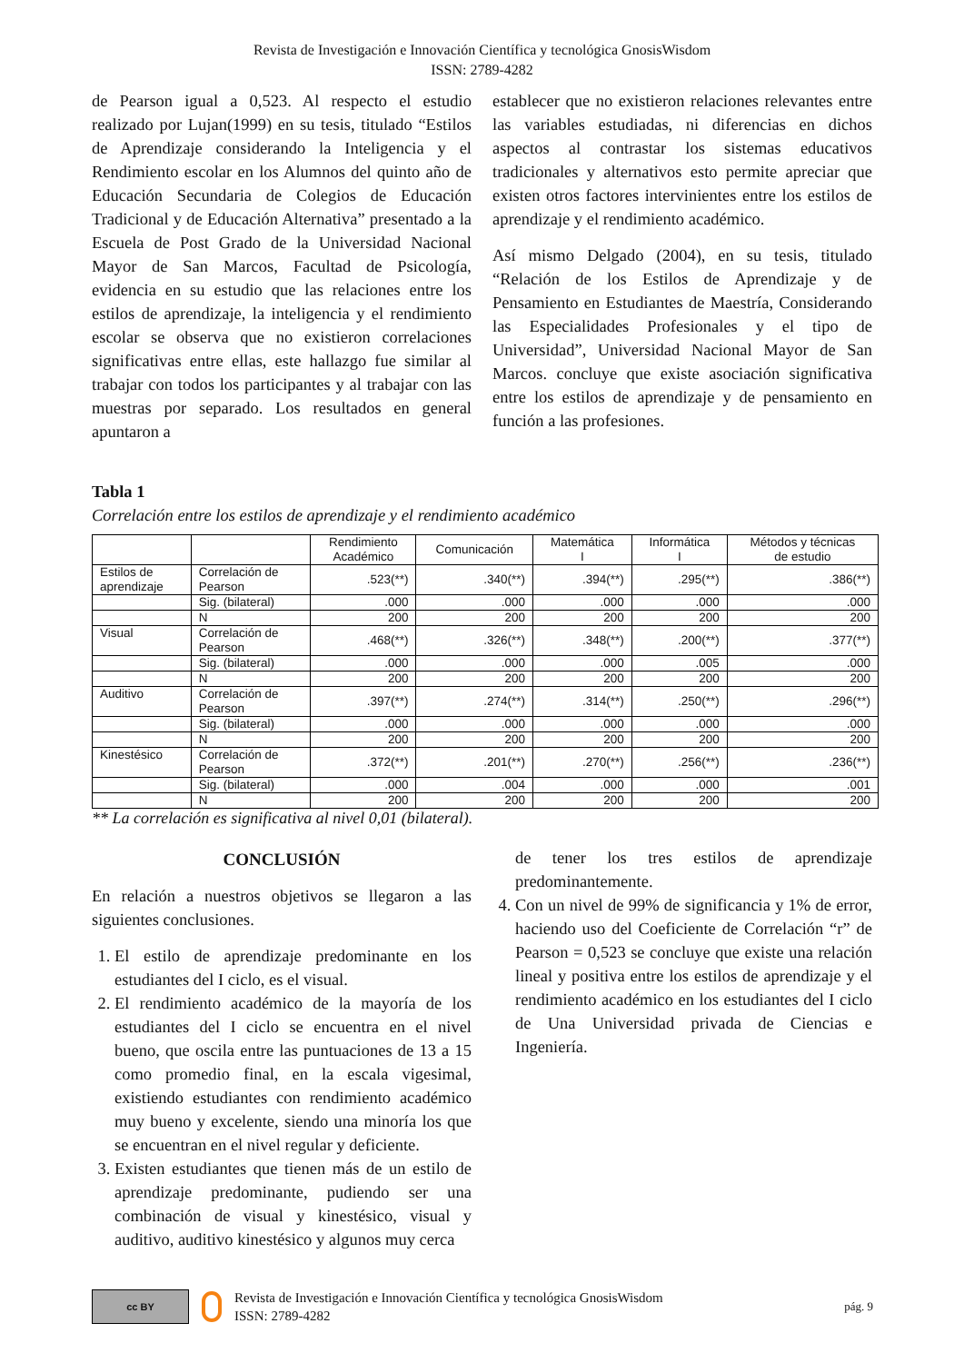Revista de Investigación e Innovación Científica y tecnológica GnosisWisdom
ISSN: 2789-4282
de Pearson igual a 0,523. Al respecto el estudio realizado por Lujan(1999) en su tesis, titulado “Estilos de Aprendizaje considerando la Inteligencia y el Rendimiento escolar en los Alumnos del quinto año de Educación Secundaria de Colegios de Educación Tradicional y de Educación Alternativa” presentado a la Escuela de Post Grado de la Universidad Nacional Mayor de San Marcos, Facultad de Psicología, evidencia en su estudio que las relaciones entre los estilos de aprendizaje, la inteligencia y el rendimiento escolar se observa que no existieron correlaciones significativas entre ellas, este hallazgo fue similar al trabajar con todos los participantes y al trabajar con las muestras por separado. Los resultados en general apuntaron a
establecer que no existieron relaciones relevantes entre las variables estudiadas, ni diferencias en dichos aspectos al contrastar los sistemas educativos tradicionales y alternativos esto permite apreciar que existen otros factores intervinientes entre los estilos de aprendizaje y el rendimiento académico.
Así mismo Delgado (2004), en su tesis, titulado “Relación de los Estilos de Aprendizaje y de Pensamiento en Estudiantes de Maestría, Considerando las Especialidades Profesionales y el tipo de Universidad”, Universidad Nacional Mayor de San Marcos. concluye que existe asociación significativa entre los estilos de aprendizaje y de pensamiento en función a las profesiones.
Tabla 1
Correlación entre los estilos de aprendizaje y el rendimiento académico
| | | Rendimiento Académico | Comunicación | Matemática I | Informática I | Métodos y técnicas de estudio |
| --- | --- | --- | --- | --- | --- | --- |
| Estilos de aprendizaje | Correlación de Pearson | .523(**) | .340(**) | .394(**) | .295(**) | .386(**) |
| | Sig. (bilateral) | .000 | .000 | .000 | .000 | .000 |
| | N | 200 | 200 | 200 | 200 | 200 |
| Visual | Correlación de Pearson | .468(**) | .326(**) | .348(**) | .200(**) | .377(**) |
| | Sig. (bilateral) | .000 | .000 | .000 | .005 | .000 |
| | N | 200 | 200 | 200 | 200 | 200 |
| Auditivo | Correlación de Pearson | .397(**) | .274(**) | .314(**) | .250(**) | .296(**) |
| | Sig. (bilateral) | .000 | .000 | .000 | .000 | .000 |
| | N | 200 | 200 | 200 | 200 | 200 |
| Kinestésico | Correlación de Pearson | .372(**) | .201(**) | .270(**) | .256(**) | .236(**) |
| | Sig. (bilateral) | .000 | .004 | .000 | .000 | .001 |
| | N | 200 | 200 | 200 | 200 | 200 |
** La correlación es significativa al nivel 0,01 (bilateral).
CONCLUSIÓN
En relación a nuestros objetivos se llegaron a las siguientes conclusiones.
1. El estilo de aprendizaje predominante en los estudiantes del I ciclo, es el visual.
2. El rendimiento académico de la mayoría de los estudiantes del I ciclo se encuentra en el nivel bueno, que oscila entre las puntuaciones de 13 a 15 como promedio final, en la escala vigesimal, existiendo estudiantes con rendimiento académico muy bueno y excelente, siendo una minoría los que se encuentran en el nivel regular y deficiente.
3. Existen estudiantes que tienen más de un estilo de aprendizaje predominante, pudiendo ser una combinación de visual y kinestésico, visual y auditivo, auditivo kinestésico y algunos muy cerca
de tener los tres estilos de aprendizaje predominantemente.
4. Con un nivel de 99% de significancia y 1% de error, haciendo uso del Coeficiente de Correlación “r” de Pearson = 0,523 se concluye que existe una relación lineal y positiva entre los estilos de aprendizaje y el rendimiento académico en los estudiantes del I ciclo de Una Universidad privada de Ciencias e Ingeniería.
cc BY
Revista de Investigación e Innovación Científica y tecnológica GnosisWisdom
ISSN: 2789-4282
pág. 9